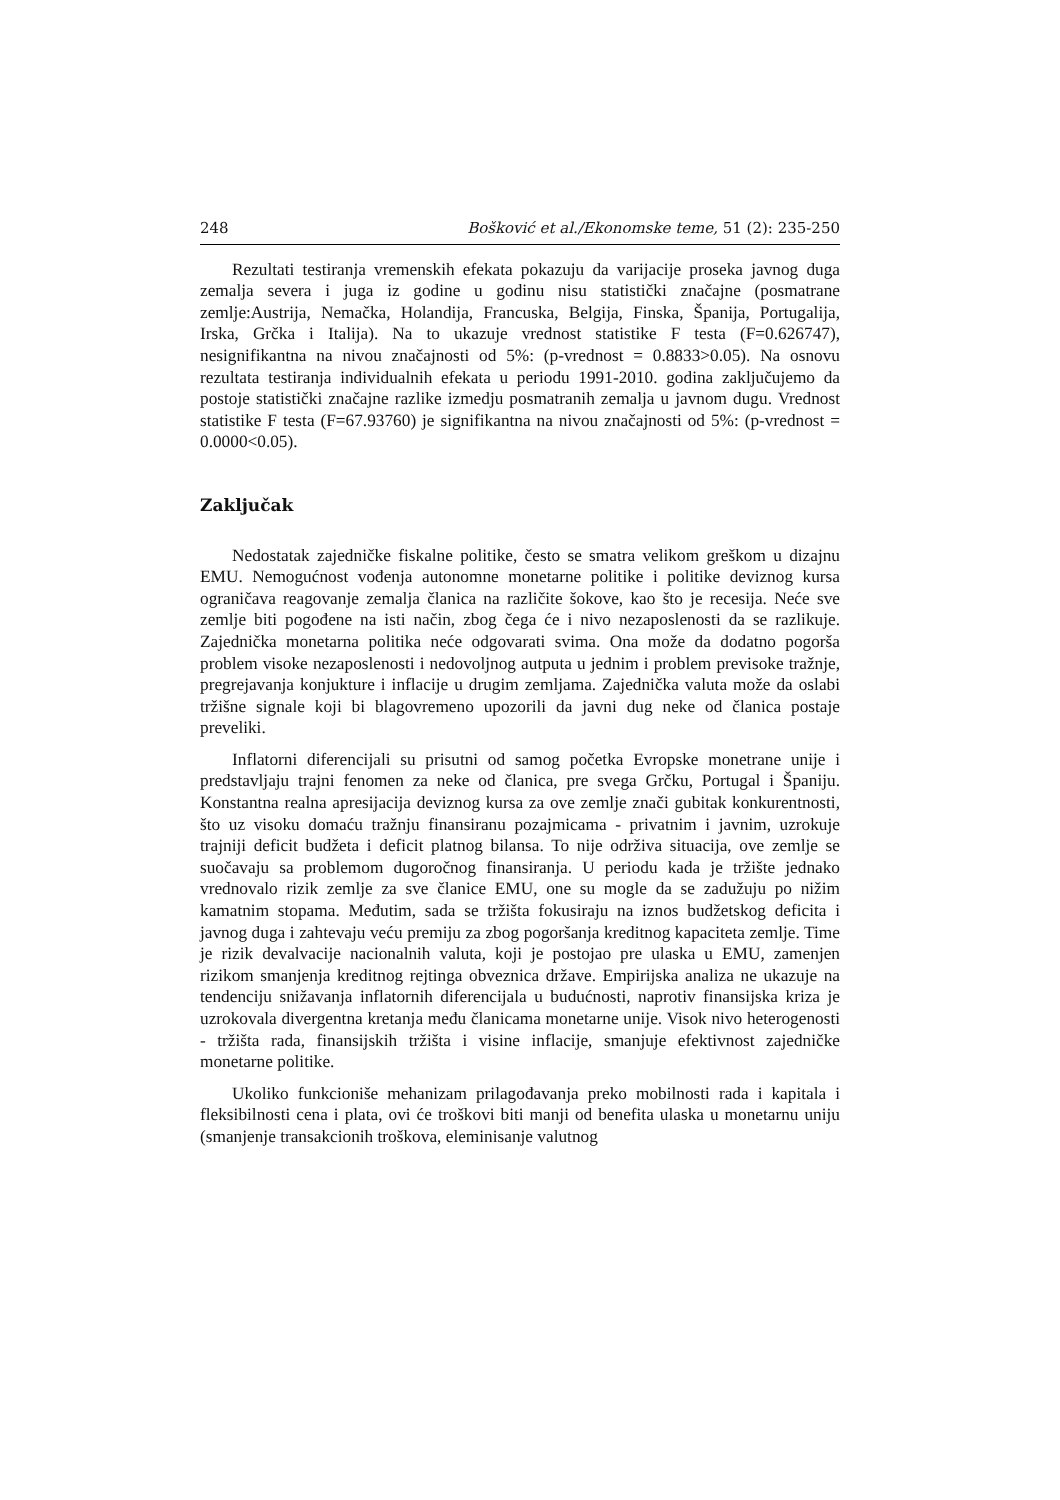248 Bošković et al./Ekonomske teme, 51 (2): 235-250
Rezultati testiranja vremenskih efekata pokazuju da varijacije proseka javnog duga zemalja severa i juga iz godine u godinu nisu statistički značajne (posmatrane zemlje:Austrija, Nemačka, Holandija, Francuska, Belgija, Finska, Španija, Portugalija, Irska, Grčka i Italija). Na to ukazuje vrednost statistike F testa (F=0.626747), nesignifikantna na nivou značajnosti od 5%: (p-vrednost = 0.8833>0.05). Na osnovu rezultata testiranja individualnih efekata u periodu 1991-2010. godina zaključujemo da postoje statistički značajne razlike izmedju posmatranih zemalja u javnom dugu. Vrednost statistike F testa (F=67.93760) je signifikantna na nivou značajnosti od 5%: (p-vrednost = 0.0000<0.05).
Zaključak
Nedostatak zajedničke fiskalne politike, često se smatra velikom greškom u dizajnu EMU. Nemogućnost vođenja autonomne monetarne politike i politike deviznog kursa ograničava reagovanje zemalja članica na različite šokove, kao što je recesija. Neće sve zemlje biti pogođene na isti način, zbog čega će i nivo nezaposlenosti da se razlikuje. Zajednička monetarna politika neće odgovarati svima. Ona može da dodatno pogorša problem visoke nezaposlenosti i nedovoljnog autputa u jednim i problem previsoke tražnje, pregrejavanja konjukture i inflacije u drugim zemljama. Zajednička valuta može da oslabi tržišne signale koji bi blagovremeno upozorili da javni dug neke od članica postaje preveliki.
Inflatorni diferencijali su prisutni od samog početka Evropske monetrane unije i predstavljaju trajni fenomen za neke od članica, pre svega Grčku, Portugal i Španiju. Konstantna realna apresijacija deviznog kursa za ove zemlje znači gubitak konkurentnosti, što uz visoku domaću tražnju finansiranu pozajmicama - privatnim i javnim, uzrokuje trajniji deficit budžeta i deficit platnog bilansa. To nije održiva situacija, ove zemlje se suočavaju sa problemom dugoročnog finansiranja. U periodu kada je tržište jednako vrednovalo rizik zemlje za sve članice EMU, one su mogle da se zadužuju po nižim kamatnim stopama. Međutim, sada se tržišta fokusiraju na iznos budžetskog deficita i javnog duga i zahtevaju veću premiju za zbog pogoršanja kreditnog kapaciteta zemlje. Time je rizik devalvacije nacionalnih valuta, koji je postojao pre ulaska u EMU, zamenjen rizikom smanjenja kreditnog rejtinga obveznica države. Empirijska analiza ne ukazuje na tendenciju snižavanja inflatornih diferencijala u budućnosti, naprotiv finansijska kriza je uzrokovala divergentna kretanja među članicama monetarne unije. Visok nivo heterogenosti - tržišta rada, finansijskih tržišta i visine inflacije, smanjuje efektivnost zajedničke monetarne politike.
Ukoliko funkcioniše mehanizam prilagođavanja preko mobilnosti rada i kapitala i fleksibilnosti cena i plata, ovi će troškovi biti manji od benefita ulaska u monetarnu uniju (smanjenje transakcionih troškova, eleminisanje valutnog